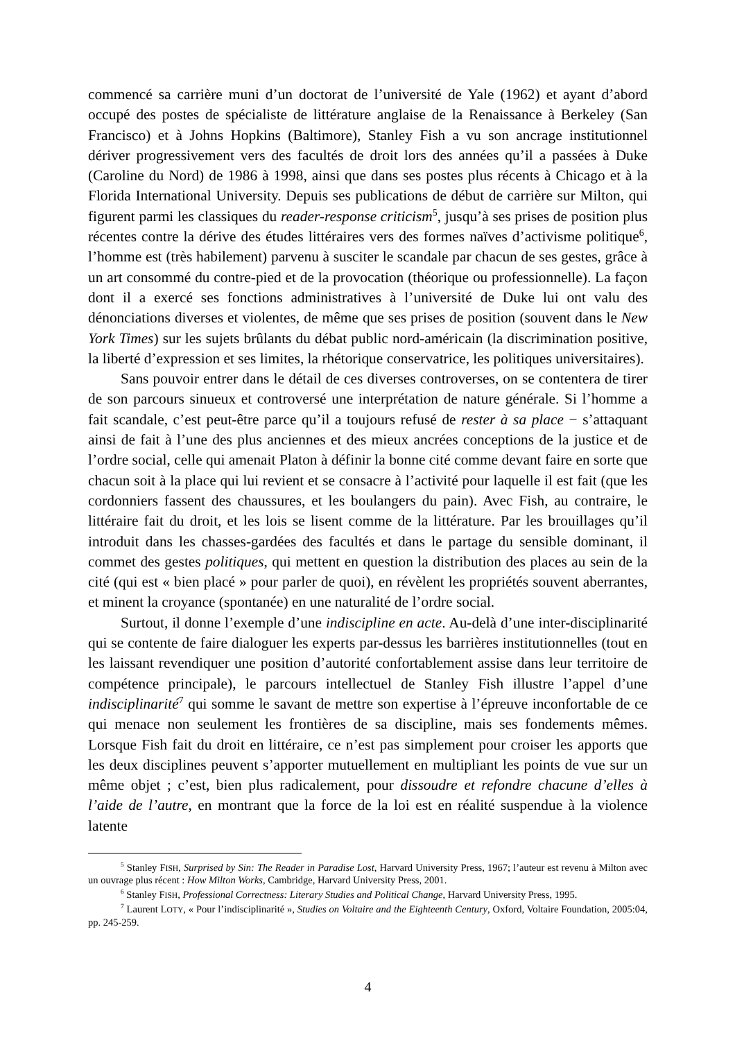commencé sa carrière muni d’un doctorat de l’université de Yale (1962) et ayant d’abord occupé des postes de spécialiste de littérature anglaise de la Renaissance à Berkeley (San Francisco) et à Johns Hopkins (Baltimore), Stanley Fish a vu son ancrage institutionnel dériver progressivement vers des facultés de droit lors des années qu’il a passées à Duke (Caroline du Nord) de 1986 à 1998, ainsi que dans ses postes plus récents à Chicago et à la Florida International University. Depuis ses publications de début de carrière sur Milton, qui figurent parmi les classiques du reader-response criticism<sup>5</sup>, jusqu’à ses prises de position plus récentes contre la dérive des études littéraires vers des formes naïves d’activisme politique<sup>6</sup>, l’homme est (très habilement) parvenu à susciter le scandale par chacun de ses gestes, grâce à un art consommé du contre-pied et de la provocation (théorique ou professionnelle). La façon dont il a exercé ses fonctions administratives à l’université de Duke lui ont valu des dénonciations diverses et violentes, de même que ses prises de position (souvent dans le New York Times) sur les sujets brûlants du débat public nord-américain (la discrimination positive, la liberté d’expression et ses limites, la rhétorique conservatrice, les politiques universitaires).
Sans pouvoir entrer dans le détail de ces diverses controverses, on se contentera de tirer de son parcours sinueux et controversé une interprétation de nature générale. Si l’homme a fait scandale, c’est peut-être parce qu’il a toujours refusé de rester à sa place − s’attaquant ainsi de fait à l’une des plus anciennes et des mieux ancrées conceptions de la justice et de l’ordre social, celle qui amenait Platon à définir la bonne cité comme devant faire en sorte que chacun soit à la place qui lui revient et se consacre à l’activité pour laquelle il est fait (que les cordonniers fassent des chaussures, et les boulangers du pain). Avec Fish, au contraire, le littéraire fait du droit, et les lois se lisent comme de la littérature. Par les brouillages qu’il introduit dans les chasses-gardées des facultés et dans le partage du sensible dominant, il commet des gestes politiques, qui mettent en question la distribution des places au sein de la cité (qui est « bien placé » pour parler de quoi), en révèlent les propriétés souvent aberrantes, et minent la croyance (spontanée) en une naturalité de l’ordre social.
Surtout, il donne l’exemple d’une indiscipline en acte. Au-delà d’une inter-disciplinarité qui se contente de faire dialoguer les experts par-dessus les barrières institutionnelles (tout en les laissant revendiquer une position d’autorité confortablement assise dans leur territoire de compétence principale), le parcours intellectuel de Stanley Fish illustre l’appel d’une indisciplinarité<sup>7</sup> qui somme le savant de mettre son expertise à l’épreuve inconfortable de ce qui menace non seulement les frontières de sa discipline, mais ses fondements mêmes. Lorsque Fish fait du droit en littéraire, ce n’est pas simplement pour croiser les apports que les deux disciplines peuvent s’apporter mutuellement en multipliant les points de vue sur un même objet ; c’est, bien plus radicalement, pour dissoudre et refondre chacune d’elles à l’aide de l’autre, en montrant que la force de la loi est en réalité suspendue à la violence latente
<sup>5</sup> Stanley FISH, Surprised by Sin: The Reader in Paradise Lost, Harvard University Press, 1967; l’auteur est revenu à Milton avec un ouvrage plus récent : How Milton Works, Cambridge, Harvard University Press, 2001.
<sup>6</sup> Stanley FISH, Professional Correctness: Literary Studies and Political Change, Harvard University Press, 1995.
<sup>7</sup> Laurent LOTY, « Pour l’indisciplinarité », Studies on Voltaire and the Eighteenth Century, Oxford, Voltaire Foundation, 2005:04, pp. 245-259.
4